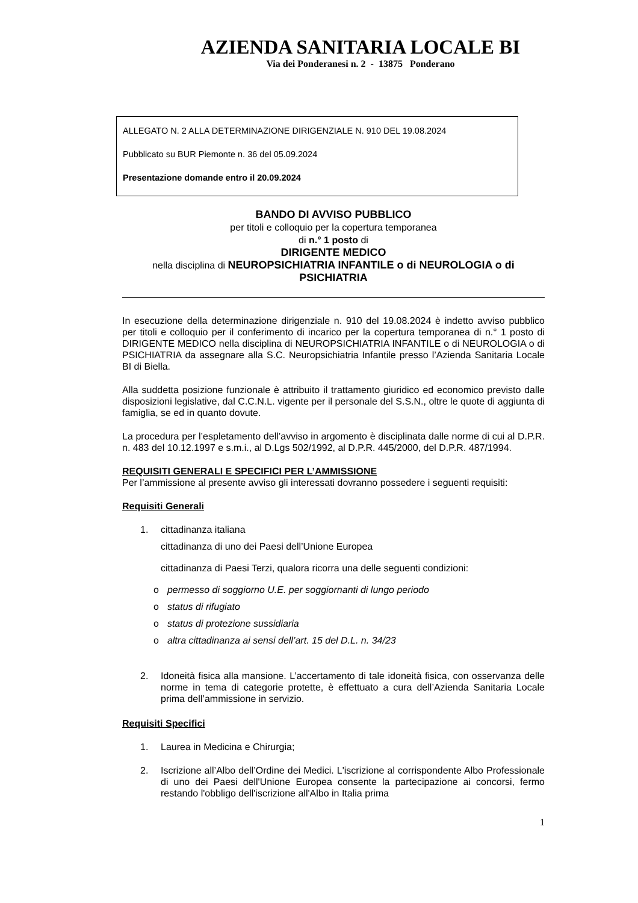AZIENDA SANITARIA LOCALE BI
Via dei Ponderanesi n. 2 - 13875 Ponderano
ALLEGATO N. 2 ALLA DETERMINAZIONE DIRIGENZIALE N. 910 DEL 19.08.2024
Pubblicato su BUR Piemonte n. 36 del 05.09.2024
Presentazione domande entro il 20.09.2024
BANDO DI AVVISO PUBBLICO
per titoli e colloquio per la copertura temporanea
di n.° 1 posto di
DIRIGENTE MEDICO
nella disciplina di NEUROPSICHIATRIA INFANTILE o di NEUROLOGIA o di PSICHIATRIA
In esecuzione della determinazione dirigenziale n. 910 del 19.08.2024 è indetto avviso pubblico per titoli e colloquio per il conferimento di incarico per la copertura temporanea di n.° 1 posto di DIRIGENTE MEDICO nella disciplina di NEUROPSICHIATRIA INFANTILE o di NEUROLOGIA o di PSICHIATRIA da assegnare alla S.C. Neuropsichiatria Infantile presso l’Azienda Sanitaria Locale BI di Biella.
Alla suddetta posizione funzionale è attribuito il trattamento giuridico ed economico previsto dalle disposizioni legislative, dal C.C.N.L. vigente per il personale del S.S.N., oltre le quote di aggiunta di famiglia, se ed in quanto dovute.
La procedura per l’espletamento dell’avviso in argomento è disciplinata dalle norme di cui al D.P.R. n. 483 del 10.12.1997 e s.m.i., al D.Lgs 502/1992, al D.P.R. 445/2000, del D.P.R. 487/1994.
REQUISITI GENERALI E SPECIFICI PER L’AMMISSIONE
Per l’ammissione al presente avviso gli interessati dovranno possedere i seguenti requisiti:
Requisiti Generali
1. cittadinanza italiana
cittadinanza di uno dei Paesi dell’Unione Europea
cittadinanza di Paesi Terzi, qualora ricorra una delle seguenti condizioni:
o permesso di soggiorno U.E. per soggiornanti di lungo periodo
o status di rifugiato
o status di protezione sussidiaria
o altra cittadinanza ai sensi dell’art. 15 del D.L. n. 34/23
2. Idoneità fisica alla mansione. L’accertamento di tale idoneità fisica, con osservanza delle norme in tema di categorie protette, è effettuato a cura dell’Azienda Sanitaria Locale prima dell’ammissione in servizio.
Requisiti Specifici
1. Laurea in Medicina e Chirurgia;
2. Iscrizione all’Albo dell’Ordine dei Medici. L'iscrizione al corrispondente Albo Professionale di uno dei Paesi dell'Unione Europea consente la partecipazione ai concorsi, fermo restando l'obbligo dell'iscrizione all'Albo in Italia prima
1